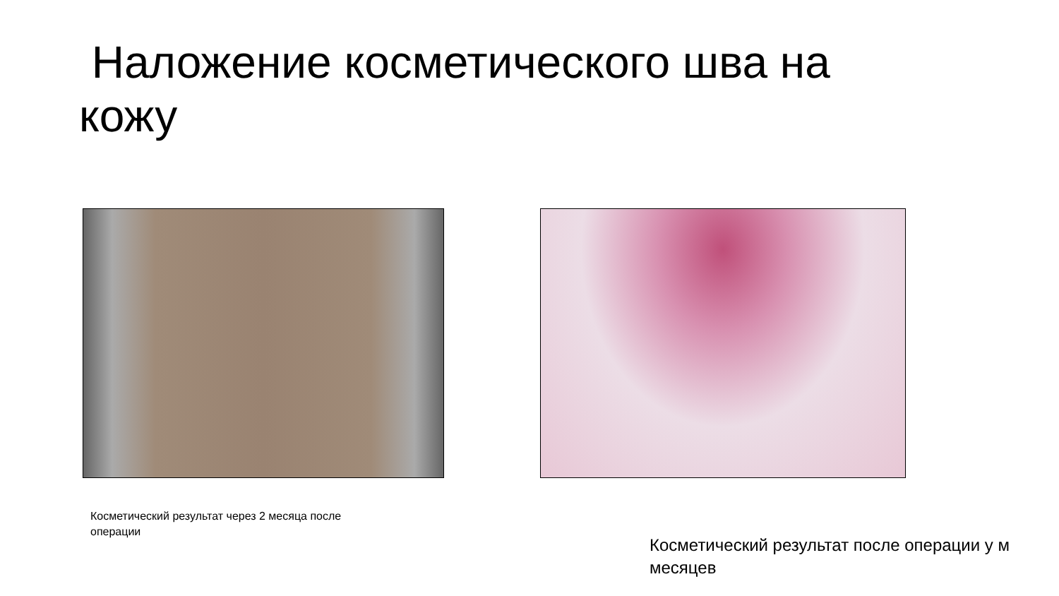Наложение косметического шва на кожу
Косметический результат через 2 месяца после операции
Косметический результат после операции у м
месяцев